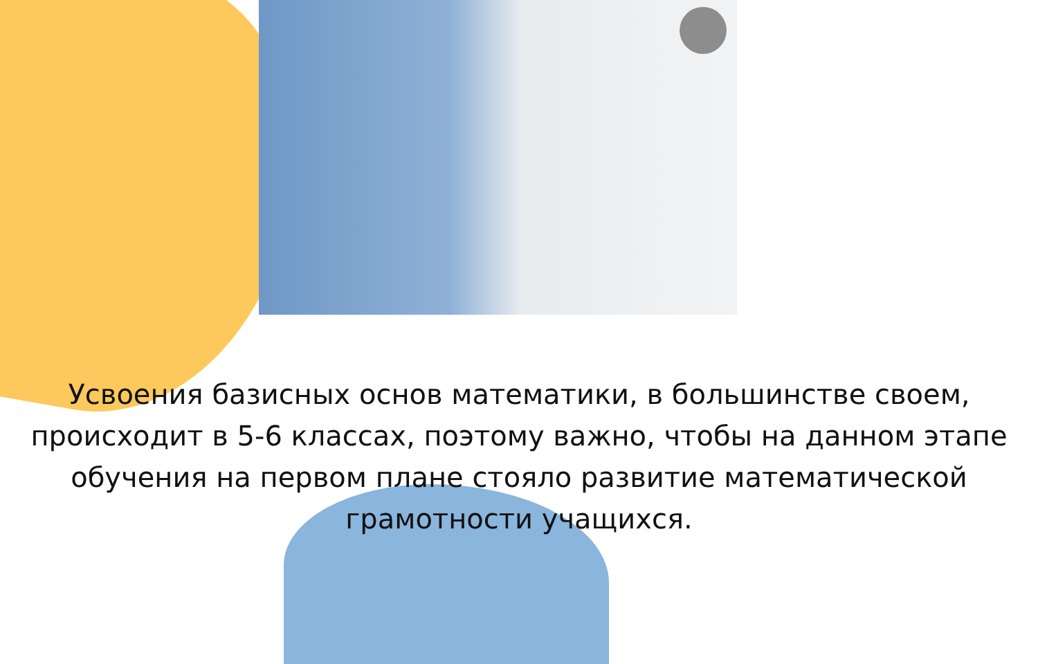Усвоения базисных основ математики, в большинстве своем, происходит в 5-6 классах, поэтому важно, чтобы на данном этапе обучения на первом плане стояло развитие математической грамотности учащихся.